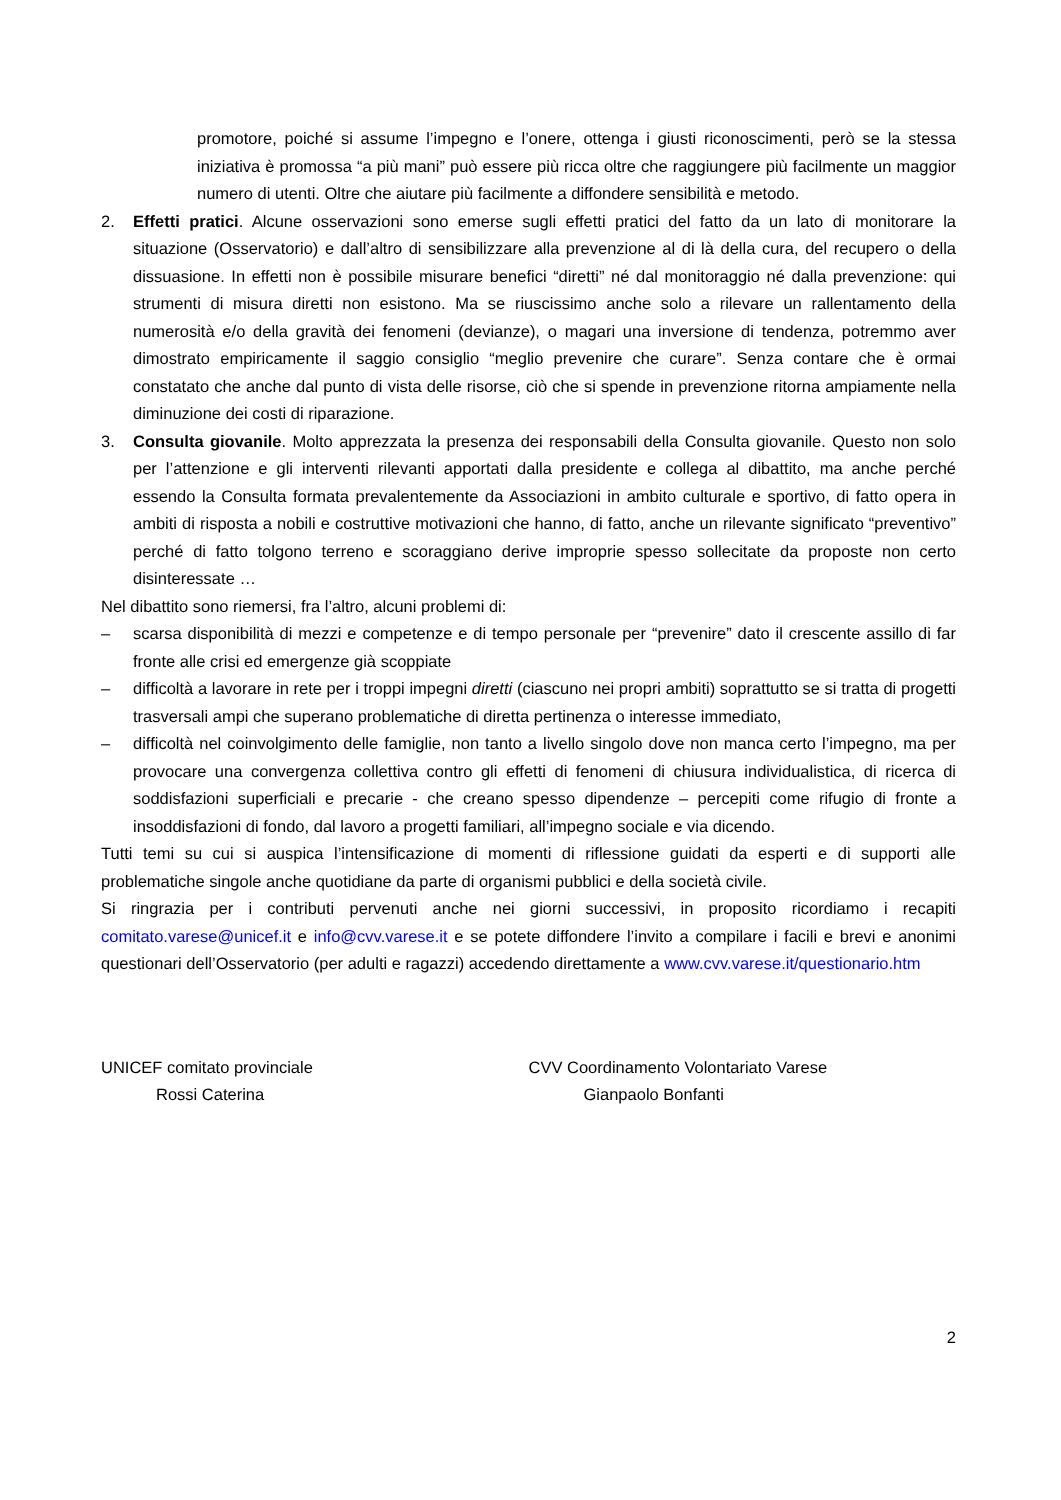promotore, poiché si assume l’impegno e l’onere, ottenga i giusti riconoscimenti, però se la stessa iniziativa è promossa “a più mani” può essere più ricca oltre che raggiungere più facilmente un maggior numero di utenti. Oltre che aiutare più facilmente a diffondere sensibilità e metodo.
2. Effetti pratici. Alcune osservazioni sono emerse sugli effetti pratici del fatto da un lato di monitorare la situazione (Osservatorio) e dall’altro di sensibilizzare alla prevenzione al di là della cura, del recupero o della dissuasione. In effetti non è possibile misurare benefici “diretti” né dal monitoraggio né dalla prevenzione: qui strumenti di misura diretti non esistono. Ma se riuscissimo anche solo a rilevare un rallentamento della numerosità e/o della gravità dei fenomeni (devianze), o magari una inversione di tendenza, potremmo aver dimostrato empiricamente il saggio consiglio “meglio prevenire che curare”. Senza contare che è ormai constatato che anche dal punto di vista delle risorse, ciò che si spende in prevenzione ritorna ampiamente nella diminuzione dei costi di riparazione.
3. Consulta giovanile. Molto apprezzata la presenza dei responsabili della Consulta giovanile. Questo non solo per l’attenzione e gli interventi rilevanti apportati dalla presidente e collega al dibattito, ma anche perché essendo la Consulta formata prevalentemente da Associazioni in ambito culturale e sportivo, di fatto opera in ambiti di risposta a nobili e costruttive motivazioni che hanno, di fatto, anche un rilevante significato “preventivo” perché di fatto tolgono terreno e scoraggiano derive improprie spesso sollecitate da proposte non certo disinteressate …
Nel dibattito sono riemersi, fra l’altro, alcuni problemi di:
– scarsa disponibilità di mezzi e competenze e di tempo personale per “prevenire” dato il crescente assillo di far fronte alle crisi ed emergenze già scoppiate
– difficoltà a lavorare in rete per i troppi impegni diretti (ciascuno nei propri ambiti) soprattutto se si tratta di progetti trasversali ampi che superano problematiche di diretta pertinenza o interesse immediato,
– difficoltà nel coinvolgimento delle famiglie, non tanto a livello singolo dove non manca certo l’impegno, ma per provocare una convergenza collettiva contro gli effetti di fenomeni di chiusura individualistica, di ricerca di soddisfazioni superficiali e precarie - che creano spesso dipendenze – percepiti come rifugio di fronte a insoddisfazioni di fondo, dal lavoro a progetti familiari, all’impegno sociale e via dicendo.
Tutti temi su cui si auspica l’intensificazione di momenti di riflessione guidati da esperti e di supporti alle problematiche singole anche quotidiane da parte di organismi pubblici e della società civile.
Si ringrazia per i contributi pervenuti anche nei giorni successivi, in proposito ricordiamo i recapiti comitato.varese@unicef.it e info@cvv.varese.it e se potete diffondere l’invito a compilare i facili e brevi e anonimi questionari dell’Osservatorio (per adulti e ragazzi) accedendo direttamente a www.cvv.varese.it/questionario.htm
UNICEF comitato provinciale
Rossi Caterina
CVV Coordinamento Volontariato Varese
Gianpaolo Bonfanti
2